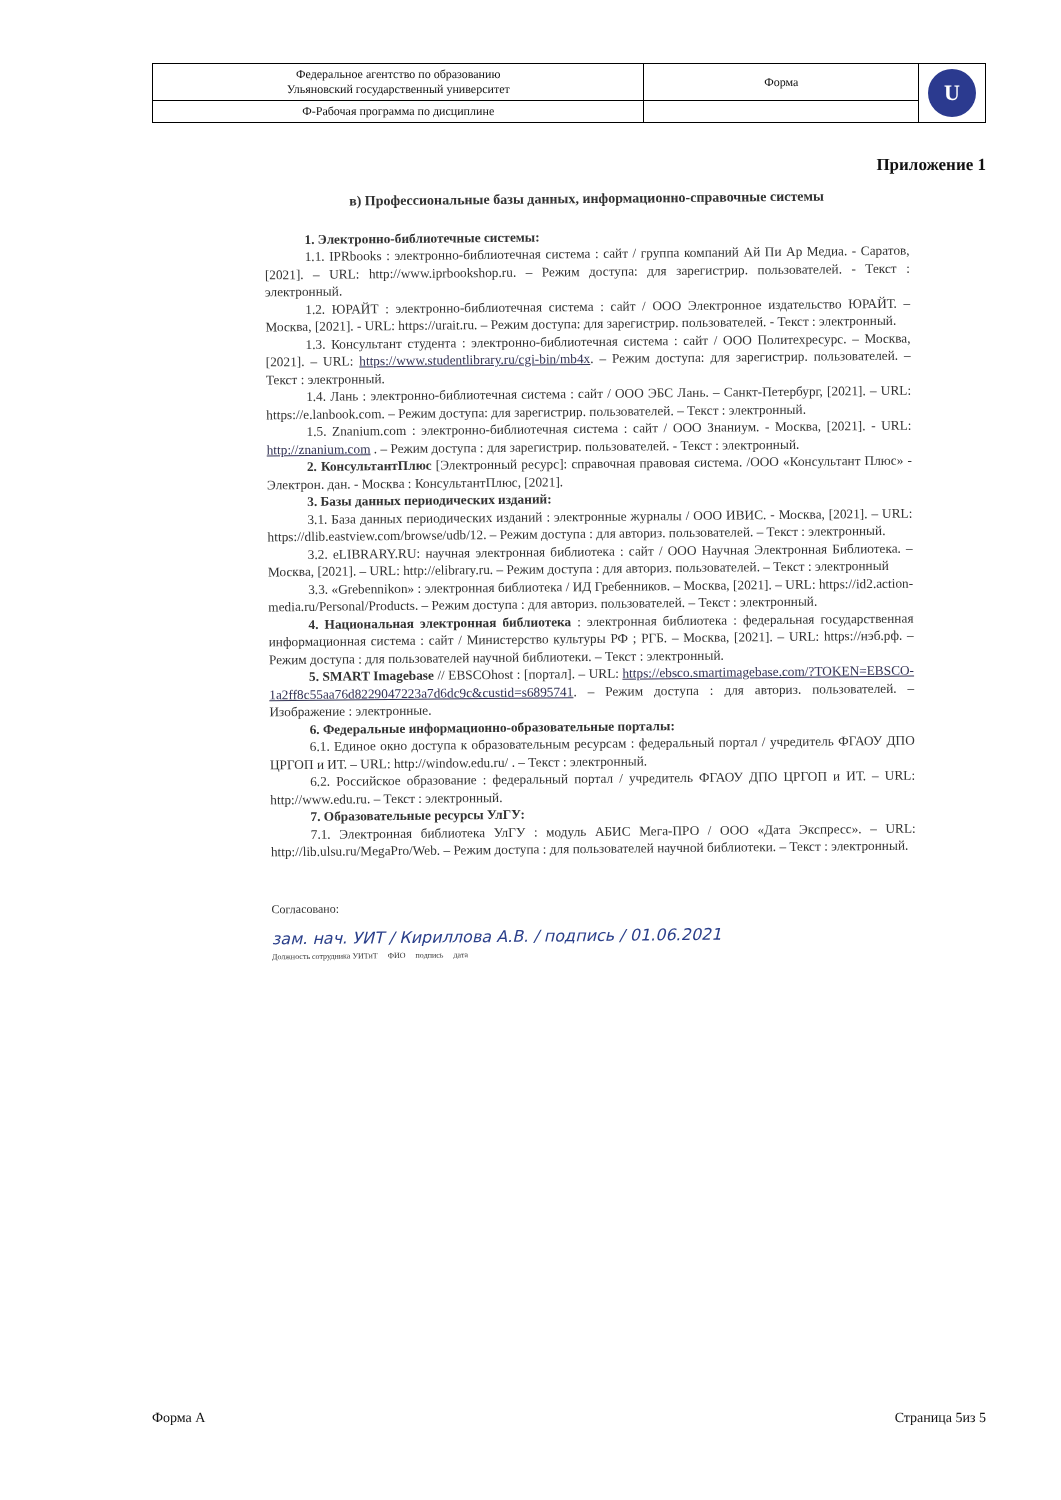| Федеральное агентство по образованию Ульяновский государственный университет | Форма | U |
| Ф-Рабочая программа по дисциплине | | |
Приложение 1
в) Профессиональные базы данных, информационно-справочные системы
1. Электронно-библиотечные системы:
1.1. IPRbooks : электронно-библиотечная система : сайт / группа компаний Ай Пи Ар Медиа. - Саратов, [2021]. – URL: http://www.iprbookshop.ru. – Режим доступа: для зарегистрир. пользователей. - Текст : электронный.
1.2. ЮРАЙТ : электронно-библиотечная система : сайт / ООО Электронное издательство ЮРАЙТ. – Москва, [2021]. - URL: https://urait.ru. – Режим доступа: для зарегистрир. пользователей. - Текст : электронный.
1.3. Консультант студента : электронно-библиотечная система : сайт / ООО Политехресурс. – Москва, [2021]. – URL: https://www.studentlibrary.ru/cgi-bin/mb4x. – Режим доступа: для зарегистрир. пользователей. – Текст : электронный.
1.4. Лань : электронно-библиотечная система : сайт / ООО ЭБС Лань. – Санкт-Петербург, [2021]. – URL: https://e.lanbook.com. – Режим доступа: для зарегистрир. пользователей. – Текст : электронный.
1.5. Znanium.com : электронно-библиотечная система : сайт / ООО Знаниум. - Москва, [2021]. - URL: http://znanium.com . – Режим доступа : для зарегистрир. пользователей. - Текст : электронный.
2. КонсультантПлюс [Электронный ресурс]: справочная правовая система. /ООО «Консультант Плюс» - Электрон. дан. - Москва : КонсультантПлюс, [2021].
3. Базы данных периодических изданий:
3.1. База данных периодических изданий : электронные журналы / ООО ИВИС. - Москва, [2021]. – URL: https://dlib.eastview.com/browse/udb/12. – Режим доступа : для авториз. пользователей. – Текст : электронный.
3.2. eLIBRARY.RU: научная электронная библиотека : сайт / ООО Научная Электронная Библиотека. – Москва, [2021]. – URL: http://elibrary.ru. – Режим доступа : для авториз. пользователей. – Текст : электронный
3.3. «Grebennikon» : электронная библиотека / ИД Гребенников. – Москва, [2021]. – URL: https://id2.action-media.ru/Personal/Products. – Режим доступа : для авториз. пользователей. – Текст : электронный.
4. Национальная электронная библиотека : электронная библиотека : федеральная государственная информационная система : сайт / Министерство культуры РФ ; РГБ. – Москва, [2021]. – URL: https://нэб.рф. – Режим доступа : для пользователей научной библиотеки. – Текст : электронный.
5. SMART Imagebase // EBSCOhost : [портал]. – URL: https://ebsco.smartimagebase.com/?TOKEN=EBSCO-1a2ff8c55aa76d8229047223a7d6dc9c&custid=s6895741. – Режим доступа : для авториз. пользователей. – Изображение : электронные.
6. Федеральные информационно-образовательные порталы:
6.1. Единое окно доступа к образовательным ресурсам : федеральный портал / учредитель ФГАОУ ДПО ЦРГОП и ИТ. – URL: http://window.edu.ru/ . – Текст : электронный.
6.2. Российское образование : федеральный портал / учредитель ФГАОУ ДПО ЦРГОП и ИТ. – URL: http://www.edu.ru. – Текст : электронный.
7. Образовательные ресурсы УлГУ:
7.1. Электронная библиотека УлГУ : модуль АБИС Мега-ПРО / ООО «Дата Экспресс». – URL: http://lib.ulsu.ru/MegaPro/Web. – Режим доступа : для пользователей научной библиотеки. – Текст : электронный.
Согласовано:
зам. нач. УИТ / Кириллова А.В. / подпись / 01.06.2021
Должность сотрудника УИТиТ ФИО подпись дата
Форма А Страница 5из 5